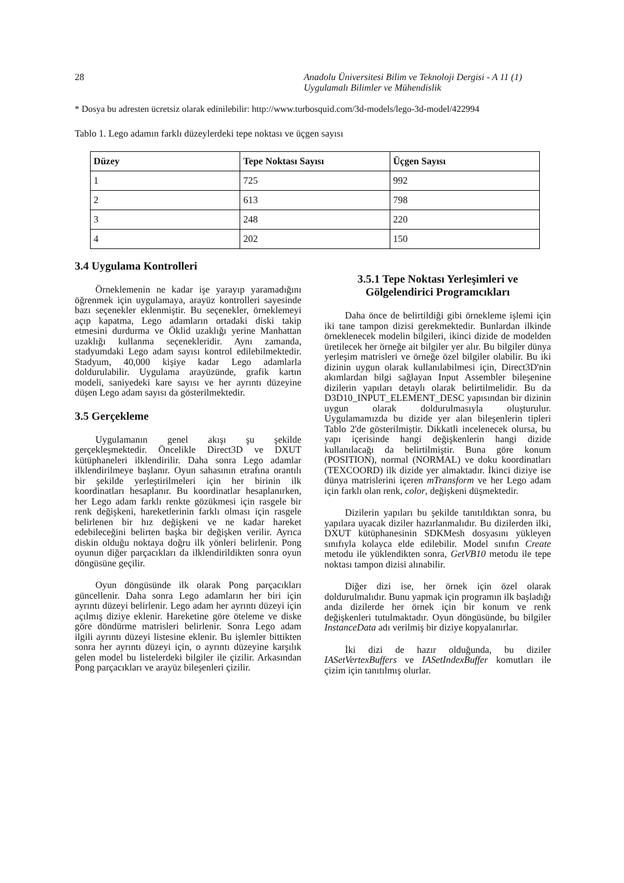28 Anadolu Üniversitesi Bilim ve Teknoloji Dergisi - A 11 (1)
Uygulamalı Bilimler ve Mühendislik
* Dosya bu adresten ücretsiz olarak edinilebilir: http://www.turbosquid.com/3d-models/lego-3d-model/422994
Tablo 1. Lego adamın farklı düzeylerdeki tepe noktası ve üçgen sayısı
| Düzey | Tepe Noktası Sayısı | Üçgen Sayısı |
| --- | --- | --- |
| 1 | 725 | 992 |
| 2 | 613 | 798 |
| 3 | 248 | 220 |
| 4 | 202 | 150 |
3.4 Uygulama Kontrolleri
Örneklemenin ne kadar işe yarayıp yaramadığını öğrenmek için uygulamaya, arayüz kontrolleri sayesinde bazı seçenekler eklenmiştir. Bu seçenekler, örneklemeyi açıp kapatma, Lego adamların ortadaki diski takip etmesini durdurma ve Öklid uzaklığı yerine Manhattan uzaklığı kullanma seçenekleridir. Aynı zamanda, stadyumdaki Lego adam sayısı kontrol edilebilmektedir. Stadyum, 40,000 kişiye kadar Lego adamlarla doldurulabilir. Uygulama arayüzünde, grafik kartın modeli, saniyedeki kare sayısı ve her ayrıntı düzeyine düşen Lego adam sayısı da gösterilmektedir.
3.5 Gerçekleme
Uygulamanın genel akışı şu şekilde gerçekleşmektedir. Öncelikle Direct3D ve DXUT kütüphaneleri ilklendirilir. Daha sonra Lego adamlar ilklendirilmeye başlanır. Oyun sahasının etrafına orantılı bir şekilde yerleştirilmeleri için her birinin ilk koordinatları hesaplanır. Bu koordinatlar hesaplanırken, her Lego adam farklı renkte gözükmesi için rasgele bir renk değişkeni, hareketlerinin farklı olması için rasgele belirlenen bir hız değişkeni ve ne kadar hareket edebileceğini belirten başka bir değişken verilir. Ayrıca diskin olduğu noktaya doğru ilk yönleri belirlenir. Pong oyunun diğer parçacıkları da ilklendirildikten sonra oyun döngüsüne geçilir.
Oyun döngüsünde ilk olarak Pong parçacıkları güncellenir. Daha sonra Lego adamların her biri için ayrıntı düzeyi belirlenir. Lego adam her ayrıntı düzeyi için açılmış diziye eklenir. Hareketine göre öteleme ve diske göre döndürme matrisleri belirlenir. Sonra Lego adam ilgili ayrıntı düzeyi listesine eklenir. Bu işlemler bittikten sonra her ayrıntı düzeyi için, o ayrıntı düzeyine karşılık gelen model bu listelerdeki bilgiler ile çizilir. Arkasından Pong parçacıkları ve arayüz bileşenleri çizilir.
3.5.1 Tepe Noktası Yerleşimleri ve Gölgelendirici Programcıkları
Daha önce de belirtildiği gibi örnekleme işlemi için iki tane tampon dizisi gerekmektedir. Bunlardan ilkinde örneklenecek modelin bilgileri, ikinci dizide de modelden üretilecek her örneğe ait bilgiler yer alır. Bu bilgiler dünya yerleşim matrisleri ve örneğe özel bilgiler olabilir. Bu iki dizinin uygun olarak kullanılabilmesi için, Direct3D'nin akımlardan bilgi sağlayan Input Assembler bileşenine dizilerin yapıları detaylı olarak belirtilmelidir. Bu da D3D10_INPUT_ELEMENT_DESC yapısından bir dizinin uygun olarak doldurulmasıyla oluşturulur. Uygulamamızda bu dizide yer alan bileşenlerin tipleri Tablo 2'de gösterilmiştir. Dikkatli incelenecek olursa, bu yapı içerisinde hangi değişkenlerin hangi dizide kullanılacağı da belirtilmiştir. Buna göre konum (POSITION), normal (NORMAL) ve doku koordinatları (TEXCOORD) ilk dizide yer almaktadır. İkinci diziye ise dünya matrislerini içeren mTransform ve her Lego adam için farklı olan renk, color, değişkeni düşmektedir.
Dizilerin yapıları bu şekilde tanıtıldıktan sonra, bu yapılara uyacak diziler hazırlanmalıdır. Bu dizilerden ilki, DXUT kütüphanesinin SDKMesh dosyasını yükleyen sınıfıyla kolayca elde edilebilir. Model sınıfın Create metodu ile yüklendikten sonra, GetVB10 metodu ile tepe noktası tampon dizisi alınabilir.
Diğer dizi ise, her örnek için özel olarak doldurulmalıdır. Bunu yapmak için programın ilk başladığı anda dizilerde her örnek için bir konum ve renk değişkenleri tutulmaktadır. Oyun döngüsünde, bu bilgiler InstanceData adı verilmiş bir diziye kopyalanırlar.
İki dizi de hazır olduğunda, bu diziler IASetVertexBuffers ve IASetIndexBuffer komutları ile çizim için tanıtılmış olurlar.